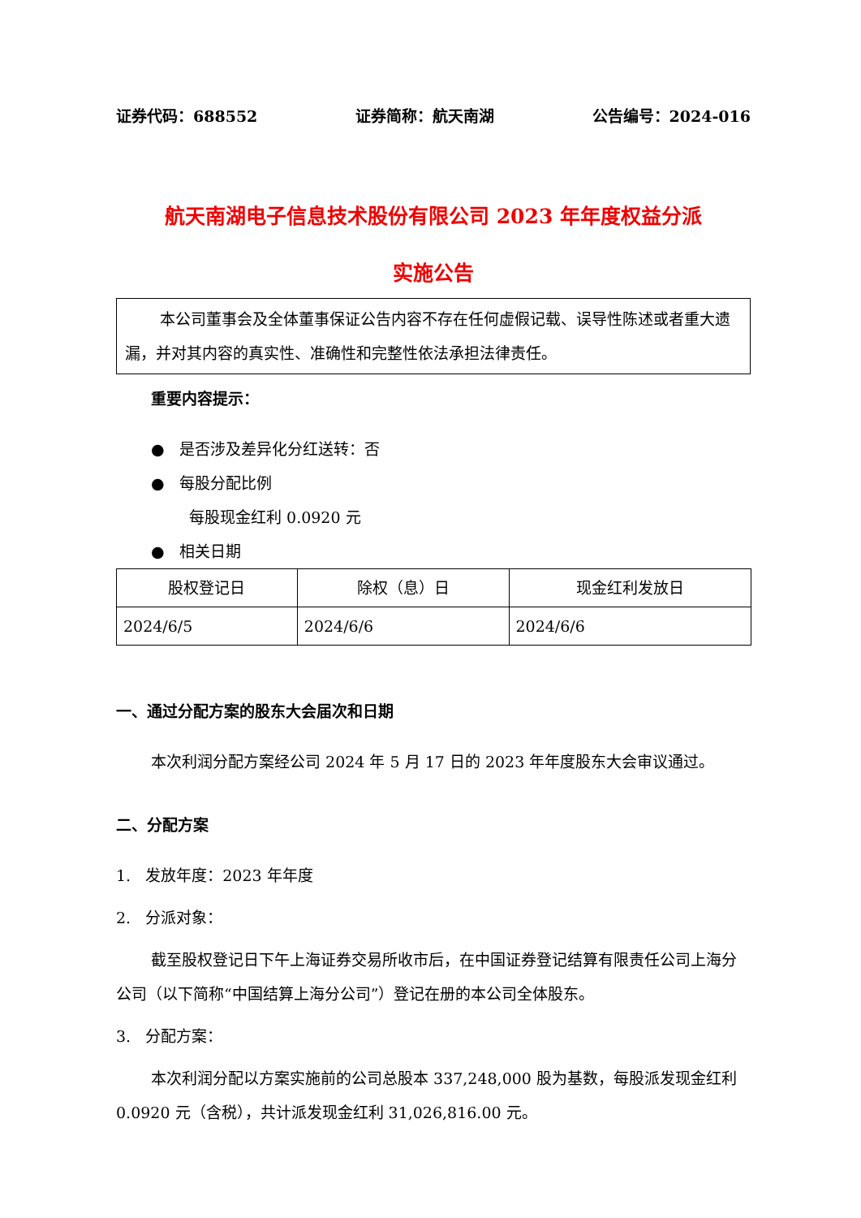证券代码：688552 证券简称：航天南湖 公告编号：2024-016
航天南湖电子信息技术股份有限公司 2023 年年度权益分派
实施公告
本公司董事会及全体董事保证公告内容不存在任何虚假记载、误导性陈述或者重大遗漏，并对其内容的真实性、准确性和完整性依法承担法律责任。
重要内容提示：
● 是否涉及差异化分红送转：否
● 每股分配比例
每股现金红利 0.0920 元
● 相关日期
| 股权登记日 | 除权（息）日 | 现金红利发放日 |
| 2024/6/5 | 2024/6/6 | 2024/6/6 |
一、通过分配方案的股东大会届次和日期
本次利润分配方案经公司 2024 年 5 月 17 日的 2023 年年度股东大会审议通过。
二、分配方案
1. 发放年度：2023 年年度
2. 分派对象：
截至股权登记日下午上海证券交易所收市后，在中国证券登记结算有限责任公司上海分公司（以下简称“中国结算上海分公司”）登记在册的本公司全体股东。
3. 分配方案：
本次利润分配以方案实施前的公司总股本 337,248,000 股为基数，每股派发现金红利 0.0920 元（含税），共计派发现金红利 31,026,816.00 元。